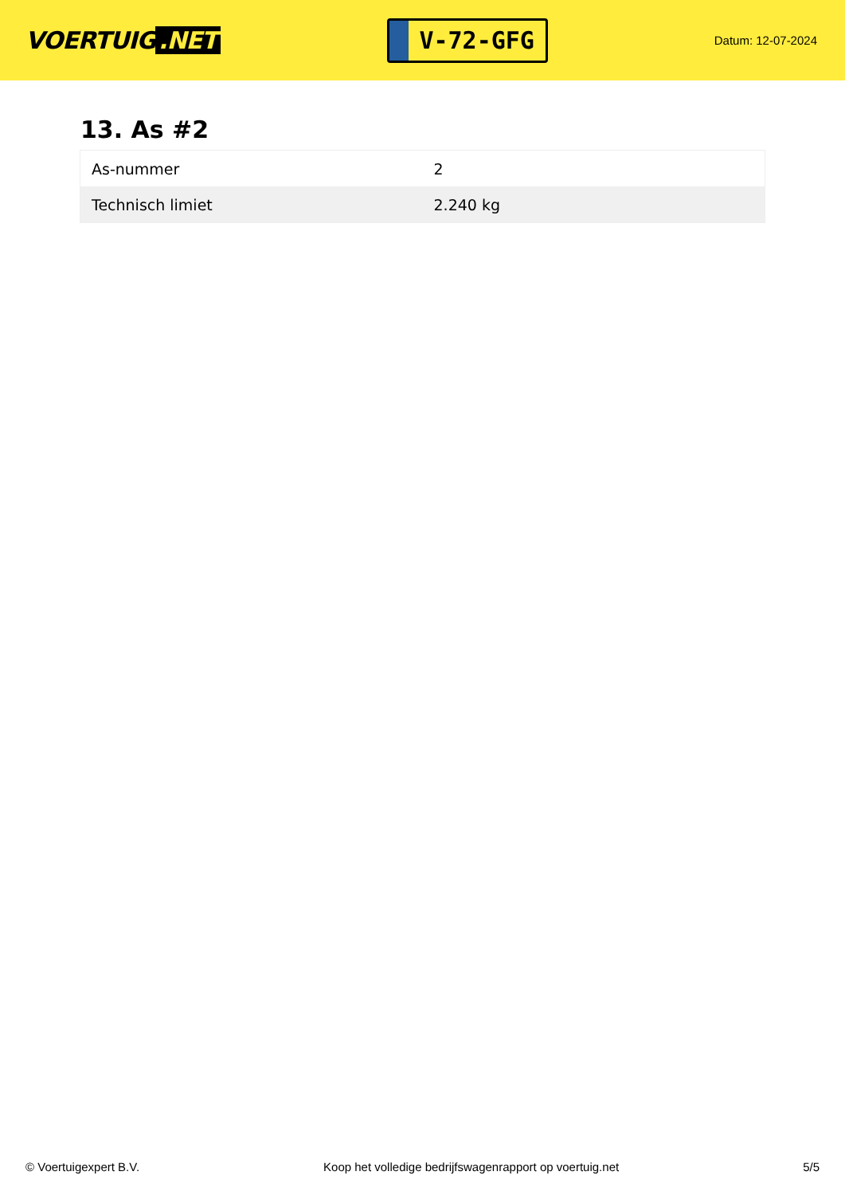VOERTUIG.NET
V-72-GFG
Datum: 12-07-2024
13. As #2
| As-nummer | 2 |
| Technisch limiet | 2.240 kg |
© Voertuigexpert B.V. Koop het volledige bedrijfswagenrapport op voertuig.net 5/5